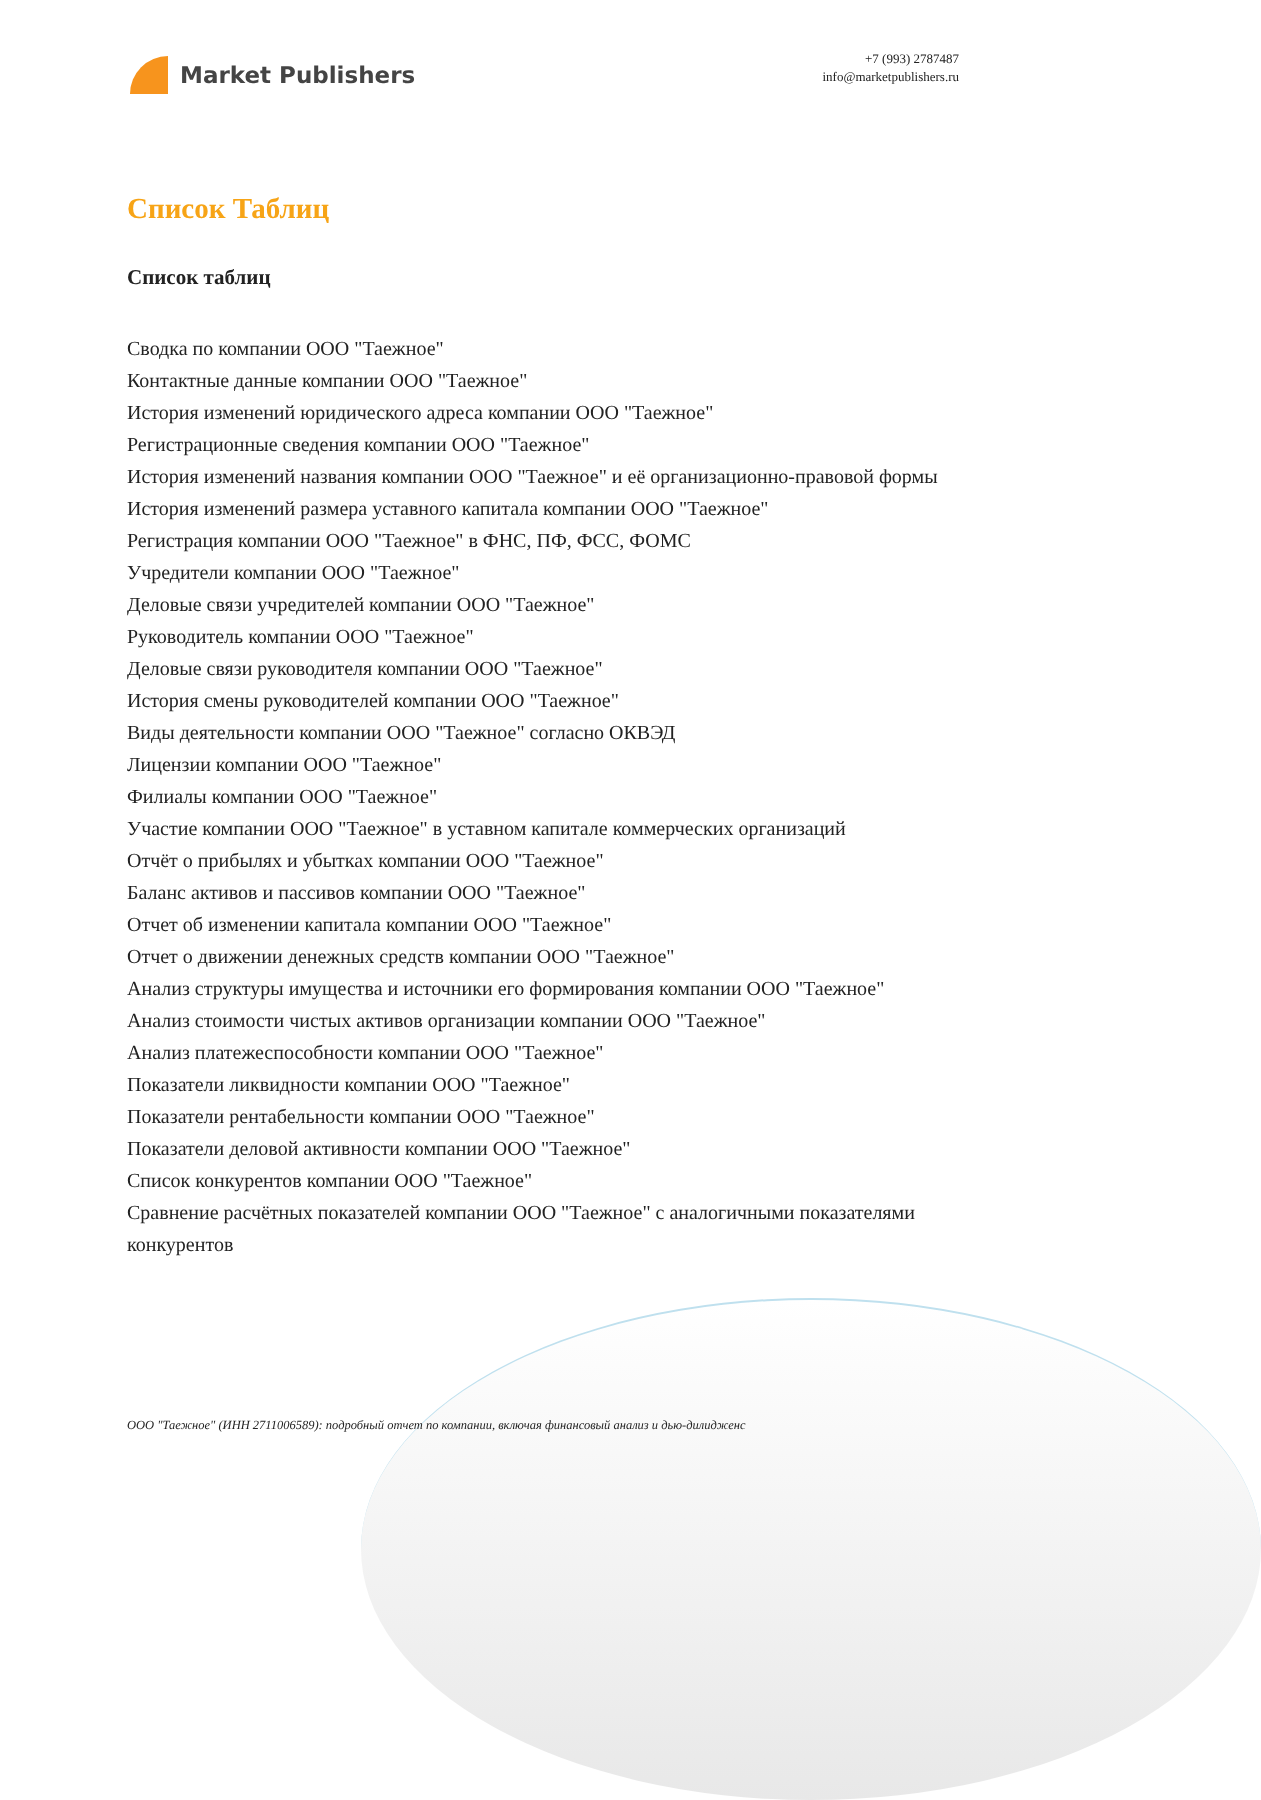Market Publishers
+7 (993) 2787487
info@marketpublishers.ru
Список Таблиц
Список таблиц
Сводка по компании ООО "Таежное"
Контактные данные компании ООО "Таежное"
История изменений юридического адреса компании ООО "Таежное"
Регистрационные сведения компании ООО "Таежное"
История изменений названия компании ООО "Таежное" и её организационно-правовой формы
История изменений размера уставного капитала компании ООО "Таежное"
Регистрация компании ООО "Таежное" в ФНС, ПФ, ФСС, ФОМС
Учредители компании ООО "Таежное"
Деловые связи учредителей компании ООО "Таежное"
Руководитель компании ООО "Таежное"
Деловые связи руководителя компании ООО "Таежное"
История смены руководителей компании ООО "Таежное"
Виды деятельности компании ООО "Таежное" согласно ОКВЭД
Лицензии компании ООО "Таежное"
Филиалы компании ООО "Таежное"
Участие компании ООО "Таежное" в уставном капитале коммерческих организаций
Отчёт о прибылях и убытках компании ООО "Таежное"
Баланс активов и пассивов компании ООО "Таежное"
Отчет об изменении капитала компании ООО "Таежное"
Отчет о движении денежных средств компании ООО "Таежное"
Анализ структуры имущества и источники его формирования компании ООО "Таежное"
Анализ стоимости чистых активов организации компании ООО "Таежное"
Анализ платежеспособности компании ООО "Таежное"
Показатели ликвидности компании ООО "Таежное"
Показатели рентабельности компании ООО "Таежное"
Показатели деловой активности компании ООО "Таежное"
Список конкурентов компании ООО "Таежное"
Сравнение расчётных показателей компании ООО "Таежное" с аналогичными показателями конкурентов
ООО "Таежное" (ИНН 2711006589): подробный отчет по компании, включая финансовый анализ и дью-дилидженс